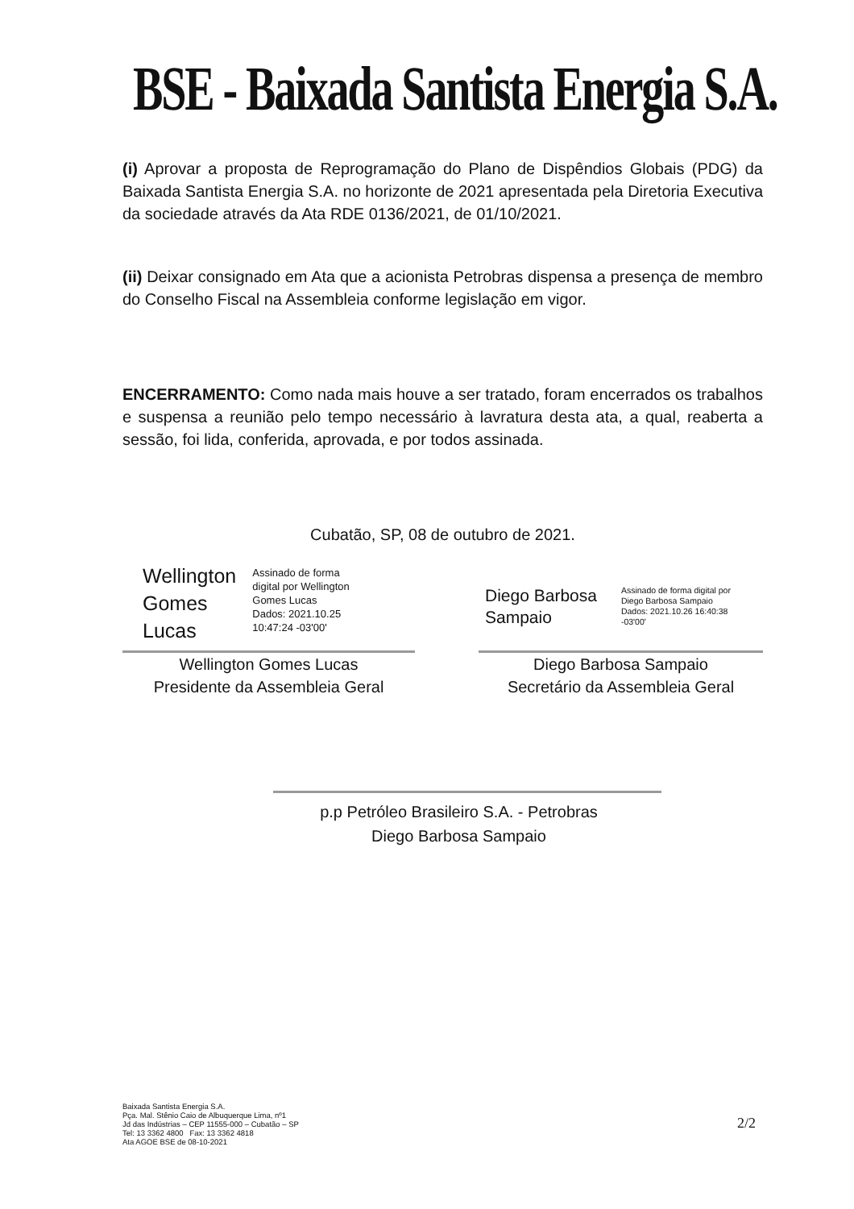BSE - Baixada Santista Energia S.A.
(i) Aprovar a proposta de Reprogramação do Plano de Dispêndios Globais (PDG) da Baixada Santista Energia S.A. no horizonte de 2021 apresentada pela Diretoria Executiva da sociedade através da Ata RDE 0136/2021, de 01/10/2021.
(ii) Deixar consignado em Ata que a acionista Petrobras dispensa a presença de membro do Conselho Fiscal na Assembleia conforme legislação em vigor.
ENCERRAMENTO: Como nada mais houve a ser tratado, foram encerrados os trabalhos e suspensa a reunião pelo tempo necessário à lavratura desta ata, a qual, reaberta a sessão, foi lida, conferida, aprovada, e por todos assinada.
Cubatão, SP, 08 de outubro de 2021.
Wellington
Gomes
Lucas
Assinado de forma
digital por Wellington
Gomes Lucas
Dados: 2021.10.25
10:47:24 -03'00'
Wellington Gomes Lucas
Presidente da Assembleia Geral
Diego Barbosa
Sampaio
Assinado de forma digital por
Diego Barbosa Sampaio
Dados: 2021.10.26 16:40:38
-03'00'
Diego Barbosa Sampaio
Secretário da Assembleia Geral
p.p Petróleo Brasileiro S.A. - Petrobras
Diego Barbosa Sampaio
Baixada Santista Energia S.A.
Pça. Mal. Stênio Caio de Albuquerque Lima, nº1
Jd das Indústrias – CEP 11555-000 – Cubatão – SP
Tel: 13 3362 4800 Fax: 13 3362 4818
Ata AGOE BSE de 08-10-2021
2/2